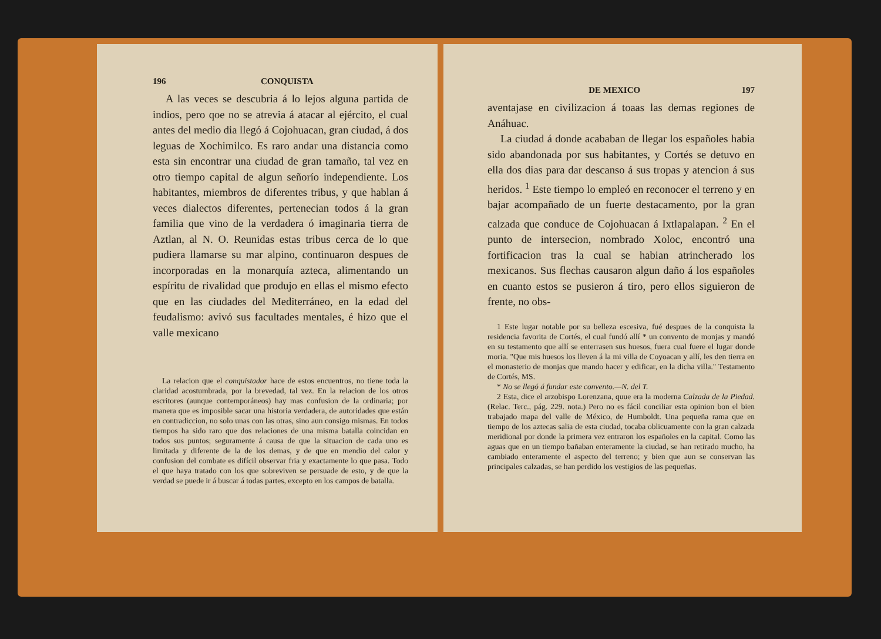196 CONQUISTA
A las veces se descubria á lo lejos alguna partida de indios, pero qoe no se atrevia á atacar al ejército, el cual antes del medio dia llegó á Cojohuacan, gran ciudad, á dos leguas de Xochimilco. Es raro andar una distancia como esta sin encontrar una ciudad de gran tamaño, tal vez en otro tiempo capital de algun señorío independiente. Los habitantes, miembros de diferentes tribus, y que hablan á veces dialectos diferentes, pertenecian todos á la gran familia que vino de la verdadera ó imaginaria tierra de Aztlan, al N. O. Reunidas estas tribus cerca de lo que pudiera llamarse su mar alpino, continuaron despues de incorporadas en la monarquía azteca, alimentando un espíritu de rivalidad que produjo en ellas el mismo efecto que en las ciudades del Mediterráneo, en la edad del feudalismo: avivó sus facultades mentales, é hizo que el valle mexicano
La relacion que el conquistador hace de estos encuentros, no tiene toda la claridad acostumbrada, por la brevedad, tal vez. En la relacion de los otros escritores (aunque contemporáneos) hay mas confusion de la ordinaria; por manera que es imposible sacar una historia verdadera, de autoridades que están en contradiccion, no solo unas con las otras, sino aun consigo mismas. En todos tiempos ha sido raro que dos relaciones de una misma batalla coincidan en todos sus puntos; seguramente á causa de que la situacion de cada uno es limitada y diferente de la de los demas, y de que en mendio del calor y confusion del combate es difícil observar fria y exactamente lo que pasa. Todo el que haya tratado con los que sobreviven se persuade de esto, y de que la verdad se puede ir á buscar á todas partes, excepto en los campos de batalla.
DE MEXICO 197
aventajase en civilizacion á toaas las demas regiones de Anáhuac.
La ciudad á donde acababan de llegar los españoles habia sido abandonada por sus habitantes, y Cortés se detuvo en ella dos dias para dar descanso á sus tropas y atencion á sus heridos. <sup>1</sup> Este tiempo lo empleó en reconocer el terreno y en bajar acompañado de un fuerte destacamento, por la gran calzada que conduce de Cojohuacan á Ixtlapalapan. <sup>2</sup> En el punto de intersecion, nombrado Xoloc, encontró una fortificacion tras la cual se habian atrincherado los mexicanos. Sus flechas causaron algun daño á los españoles en cuanto estos se pusieron á tiro, pero ellos siguieron de frente, no obs-
1 Este lugar notable por su belleza escesiva, fué despues de la conquista la residencia favorita de Cortés, el cual fundó allí * un convento de monjas y mandó en su testamento que allí se enterrasen sus huesos, fuera cual fuere el lugar donde moria. "Que mis huesos los lleven á la mi villa de Coyoacan y allí, les den tierra en el monasterio de monjas que mando hacer y edificar, en la dicha villa." Testamento de Cortés, MS.
* No se llegó á fundar este convento.—N. del T.
2 Esta, dice el arzobispo Lorenzana, quue era la moderna Calzada de la Piedad. (Relac. Terc., pág. 229. nota.) Pero no es fácil conciliar esta opinion bon el bien trabajado mapa del valle de México, de Humboldt. Una pequeña rama que en tiempo de los aztecas salia de esta ciudad, tocaba oblicuamente con la gran calzada meridional por donde la primera vez entraron los españoles en la capital. Como las aguas que en un tiempo bañaban enteramente la ciudad, se han retirado mucho, ha cambiado enteramente el aspecto del terreno; y bien que aun se conservan las principales calzadas, se han perdido los vestigios de las pequeñas.